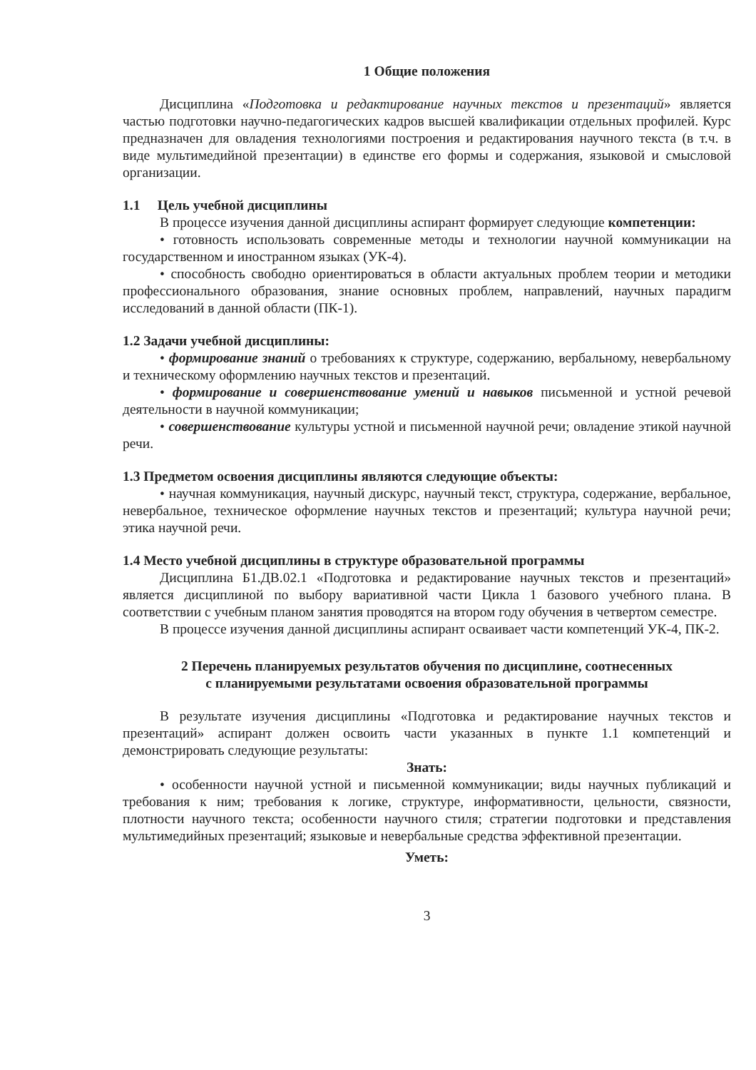1 Общие положения
Дисциплина «Подготовка и редактирование научных текстов и презентаций» является частью подготовки научно-педагогических кадров высшей квалификации отдельных профилей. Курс предназначен для овладения технологиями построения и редактирования научного текста (в т.ч. в виде мультимедийной презентации) в единстве его формы и содержания, языковой и смысловой организации.
1.1 Цель учебной дисциплины
В процессе изучения данной дисциплины аспирант формирует следующие компетенции:
• готовность использовать современные методы и технологии научной коммуникации на государственном и иностранном языках (УК-4).
• способность свободно ориентироваться в области актуальных проблем теории и методики профессионального образования, знание основных проблем, направлений, научных парадигм исследований в данной области (ПК-1).
1.2 Задачи учебной дисциплины:
• формирование знаний о требованиях к структуре, содержанию, вербальному, невербальному и техническому оформлению научных текстов и презентаций.
• формирование и совершенствование умений и навыков письменной и устной речевой деятельности в научной коммуникации;
• совершенствование культуры устной и письменной научной речи; овладение этикой научной речи.
1.3 Предметом освоения дисциплины являются следующие объекты:
• научная коммуникация, научный дискурс, научный текст, структура, содержание, вербальное, невербальное, техническое оформление научных текстов и презентаций; культура научной речи; этика научной речи.
1.4 Место учебной дисциплины в структуре образовательной программы
Дисциплина Б1.ДВ.02.1 «Подготовка и редактирование научных текстов и презентаций» является дисциплиной по выбору вариативной части Цикла 1 базового учебного плана. В соответствии с учебным планом занятия проводятся на втором году обучения в четвертом семестре.
В процессе изучения данной дисциплины аспирант осваивает части компетенций УК-4, ПК-2.
2 Перечень планируемых результатов обучения по дисциплине, соотнесенных
с планируемыми результатами освоения образовательной программы
В результате изучения дисциплины «Подготовка и редактирование научных текстов и презентаций» аспирант должен освоить части указанных в пункте 1.1 компетенций и демонстрировать следующие результаты:
Знать:
• особенности научной устной и письменной коммуникации; виды научных публикаций и требования к ним; требования к логике, структуре, информативности, цельности, связности, плотности научного текста; особенности научного стиля; стратегии подготовки и представления мультимедийных презентаций; языковые и невербальные средства эффективной презентации.
Уметь:
3